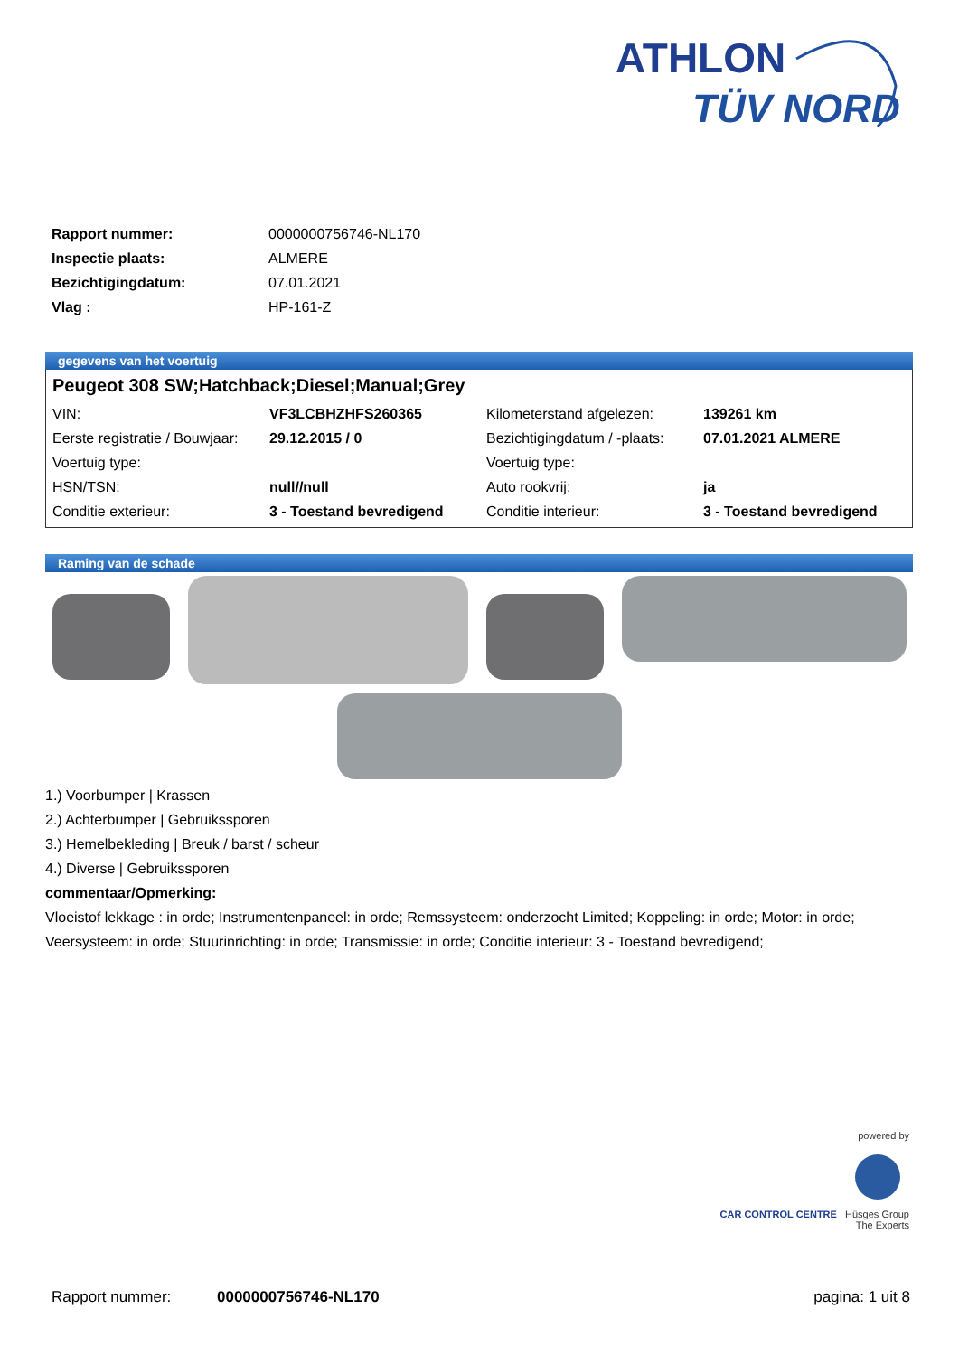ATHLON
TÜV NORD
| Rapport nummer: | 0000000756746-NL170 |
| Inspectie plaats: | ALMERE |
| Bezichtigingdatum: | 07.01.2021 |
| Vlag : | HP-161-Z |
gegevens van het voertuig
Peugeot 308 SW;Hatchback;Diesel;Manual;Grey
| VIN: | VF3LCBHZHFS260365 | Kilometerstand afgelezen: | 139261 km |
| Eerste registratie / Bouwjaar: | 29.12.2015 / 0 | Bezichtigingdatum / -plaats: | 07.01.2021 ALMERE |
| Voertuig type: | | Voertuig type: | |
| HSN/TSN: | null//null | Auto rookvrij: | ja |
| Conditie exterieur: | 3 - Toestand bevredigend | Conditie interieur: | 3 - Toestand bevredigend |
Raming van de schade
1.) Voorbumper | Krassen
2.) Achterbumper | Gebruikssporen
3.) Hemelbekleding | Breuk / barst / scheur
4.) Diverse | Gebruikssporen
commentaar/Opmerking:
Vloeistof lekkage : in orde; Instrumentenpaneel: in orde; Remssysteem: onderzocht Limited; Koppeling: in orde; Motor: in orde; Veersysteem: in orde; Stuurinrichting: in orde; Transmissie: in orde; Conditie interieur: 3 - Toestand bevredigend;
powered by
CAR CONTROL CENTRE Hüsges Group
The Experts
Rapport nummer: 0000000756746-NL170 pagina: 1 uit 8